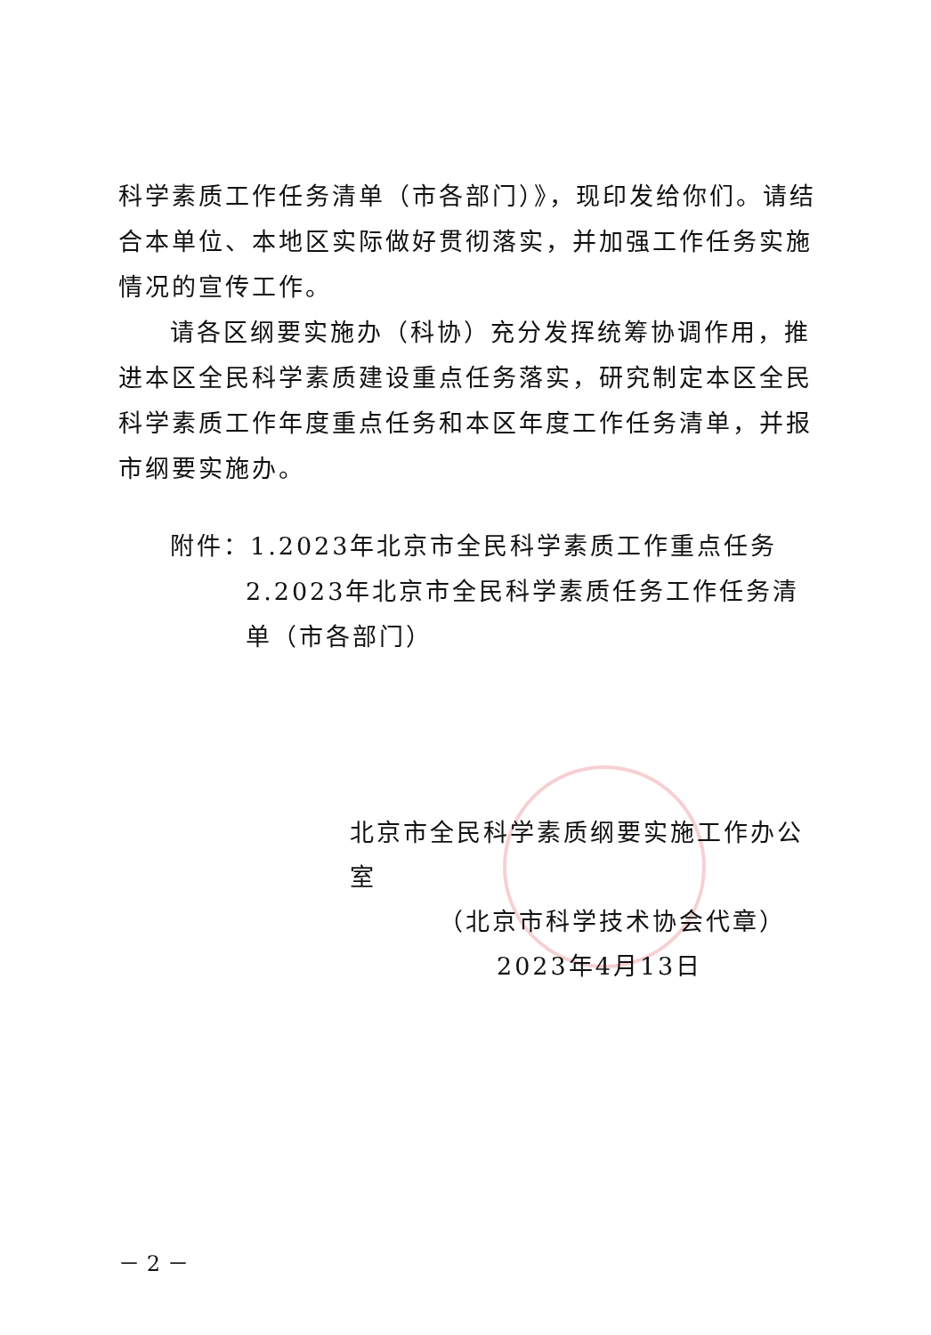科学素质工作任务清单（市各部门）》，现印发给你们。请结合本单位、本地区实际做好贯彻落实，并加强工作任务实施情况的宣传工作。
请各区纲要实施办（科协）充分发挥统筹协调作用，推进本区全民科学素质建设重点任务落实，研究制定本区全民科学素质工作年度重点任务和本区年度工作任务清单，并报市纲要实施办。
附件：1.2023年北京市全民科学素质工作重点任务
2.2023年北京市全民科学素质任务工作任务清单（市各部门）
北京市全民科学素质纲要实施工作办公室
（北京市科学技术协会代章）
2023年4月13日
－ 2 －